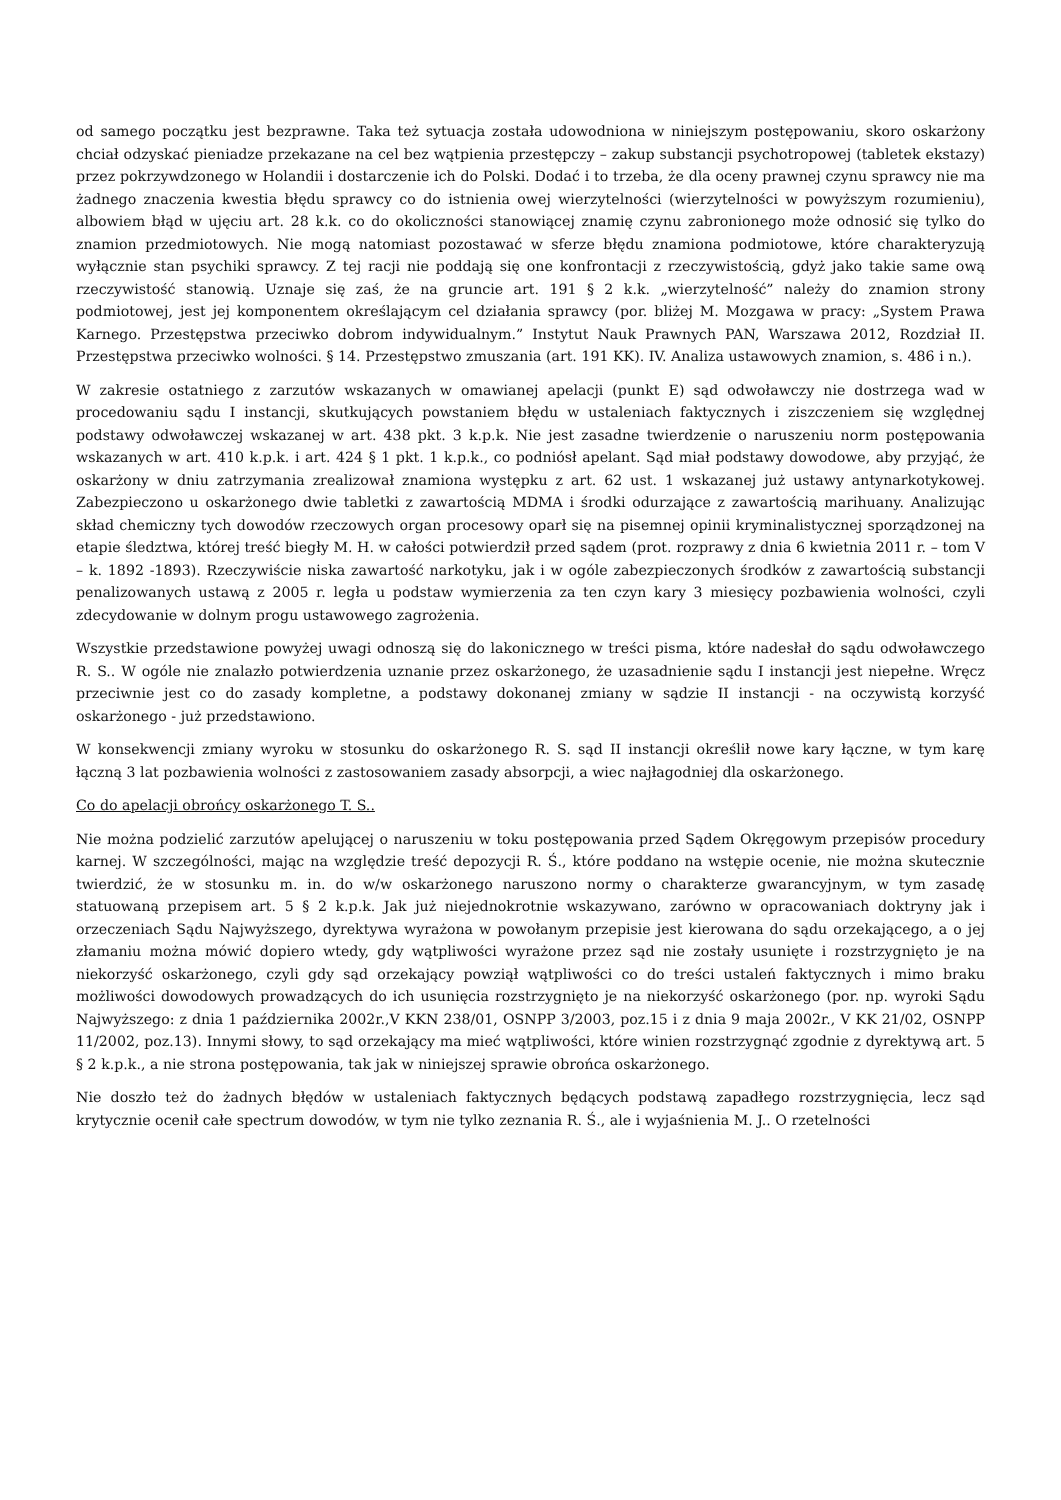od samego początku jest bezprawne. Taka też sytuacja została udowodniona w niniejszym postępowaniu, skoro oskarżony chciał odzyskać pieniadze przekazane na cel bez wątpienia przestępczy – zakup substancji psychotropowej (tabletek ekstazy) przez pokrzywdzonego w Holandii i dostarczenie ich do Polski. Dodać i to trzeba, że dla oceny prawnej czynu sprawcy nie ma żadnego znaczenia kwestia błędu sprawcy co do istnienia owej wierzytelności (wierzytelności w powyższym rozumieniu), albowiem błąd w ujęciu art. 28 k.k. co do okoliczności stanowiącej znamię czynu zabronionego może odnosić się tylko do znamion przedmiotowych. Nie mogą natomiast pozostawać w sferze błędu znamiona podmiotowe, które charakteryzują wyłącznie stan psychiki sprawcy. Z tej racji nie poddają się one konfrontacji z rzeczywistością, gdyż jako takie same ową rzeczywistość stanowią. Uznaje się zaś, że na gruncie art. 191 § 2 k.k. „wierzytelność” należy do znamion strony podmiotowej, jest jej komponentem określającym cel działania sprawcy (por. bliżej M. Mozgawa w pracy: „System Prawa Karnego. Przestępstwa przeciwko dobrom indywidualnym.” Instytut Nauk Prawnych PAN, Warszawa 2012, Rozdział II. Przestępstwa przeciwko wolności. § 14. Przestępstwo zmuszania (art. 191 KK). IV. Analiza ustawowych znamion, s. 486 i n.).
W zakresie ostatniego z zarzutów wskazanych w omawianej apelacji (punkt E) sąd odwoławczy nie dostrzega wad w procedowaniu sądu I instancji, skutkujących powstaniem błędu w ustaleniach faktycznych i ziszczeniem się względnej podstawy odwoławczej wskazanej w art. 438 pkt. 3 k.p.k. Nie jest zasadne twierdzenie o naruszeniu norm postępowania wskazanych w art. 410 k.p.k. i art. 424 § 1 pkt. 1 k.p.k., co podniósł apelant. Sąd miał podstawy dowodowe, aby przyjąć, że oskarżony w dniu zatrzymania zrealizował znamiona występku z art. 62 ust. 1 wskazanej już ustawy antynarkotykowej. Zabezpieczono u oskarżonego dwie tabletki z zawartością MDMA i środki odurzające z zawartością marihuany. Analizując skład chemiczny tych dowodów rzeczowych organ procesowy oparł się na pisemnej opinii kryminalistycznej sporządzonej na etapie śledztwa, której treść biegły M. H. w całości potwierdził przed sądem (prot. rozprawy z dnia 6 kwietnia 2011 r. – tom V – k. 1892 -1893). Rzeczywiście niska zawartość narkotyku, jak i w ogóle zabezpieczonych środków z zawartością substancji penalizowanych ustawą z 2005 r. legła u podstaw wymierzenia za ten czyn kary 3 miesięcy pozbawienia wolności, czyli zdecydowanie w dolnym progu ustawowego zagrożenia.
Wszystkie przedstawione powyżej uwagi odnoszą się do lakonicznego w treści pisma, które nadesłał do sądu odwoławczego R. S.. W ogóle nie znalazło potwierdzenia uznanie przez oskarżonego, że uzasadnienie sądu I instancji jest niepełne. Wręcz przeciwnie jest co do zasady kompletne, a podstawy dokonanej zmiany w sądzie II instancji - na oczywistą korzyść oskarżonego - już przedstawiono.
W konsekwencji zmiany wyroku w stosunku do oskarżonego R. S. sąd II instancji określił nowe kary łączne, w tym karę łączną 3 lat pozbawienia wolności z zastosowaniem zasady absorpcji, a wiec najłagodniej dla oskarżonego.
Co do apelacji obrońcy oskarżonego T. S..
Nie można podzielić zarzutów apelującej o naruszeniu w toku postępowania przed Sądem Okręgowym przepisów procedury karnej. W szczególności, mając na względzie treść depozycji R. Ś., które poddano na wstępie ocenie, nie można skutecznie twierdzić, że w stosunku m. in. do w/w oskarżonego naruszono normy o charakterze gwarancyjnym, w tym zasadę statuowaną przepisem art. 5 § 2 k.p.k. Jak już niejednokrotnie wskazywano, zarówno w opracowaniach doktryny jak i orzeczeniach Sądu Najwyższego, dyrektywa wyrażona w powołanym przepisie jest kierowana do sądu orzekającego, a o jej złamaniu można mówić dopiero wtedy, gdy wątpliwości wyrażone przez sąd nie zostały usunięte i rozstrzygnięto je na niekorzyść oskarżonego, czyli gdy sąd orzekający powziął wątpliwości co do treści ustaleń faktycznych i mimo braku możliwości dowodowych prowadzących do ich usunięcia rozstrzygnięto je na niekorzyść oskarżonego (por. np. wyroki Sądu Najwyższego: z dnia 1 października 2002r.,V KKN 238/01, OSNPP 3/2003, poz.15 i z dnia 9 maja 2002r., V KK 21/02, OSNPP 11/2002, poz.13). Innymi słowy, to sąd orzekający ma mieć wątpliwości, które winien rozstrzygnąć zgodnie z dyrektywą art. 5 § 2 k.p.k., a nie strona postępowania, tak jak w niniejszej sprawie obrońca oskarżonego.
Nie doszło też do żadnych błędów w ustaleniach faktycznych będących podstawą zapadłego rozstrzygnięcia, lecz sąd krytycznie ocenił całe spectrum dowodów, w tym nie tylko zeznania R. Ś., ale i wyjaśnienia M. J.. O rzetelności